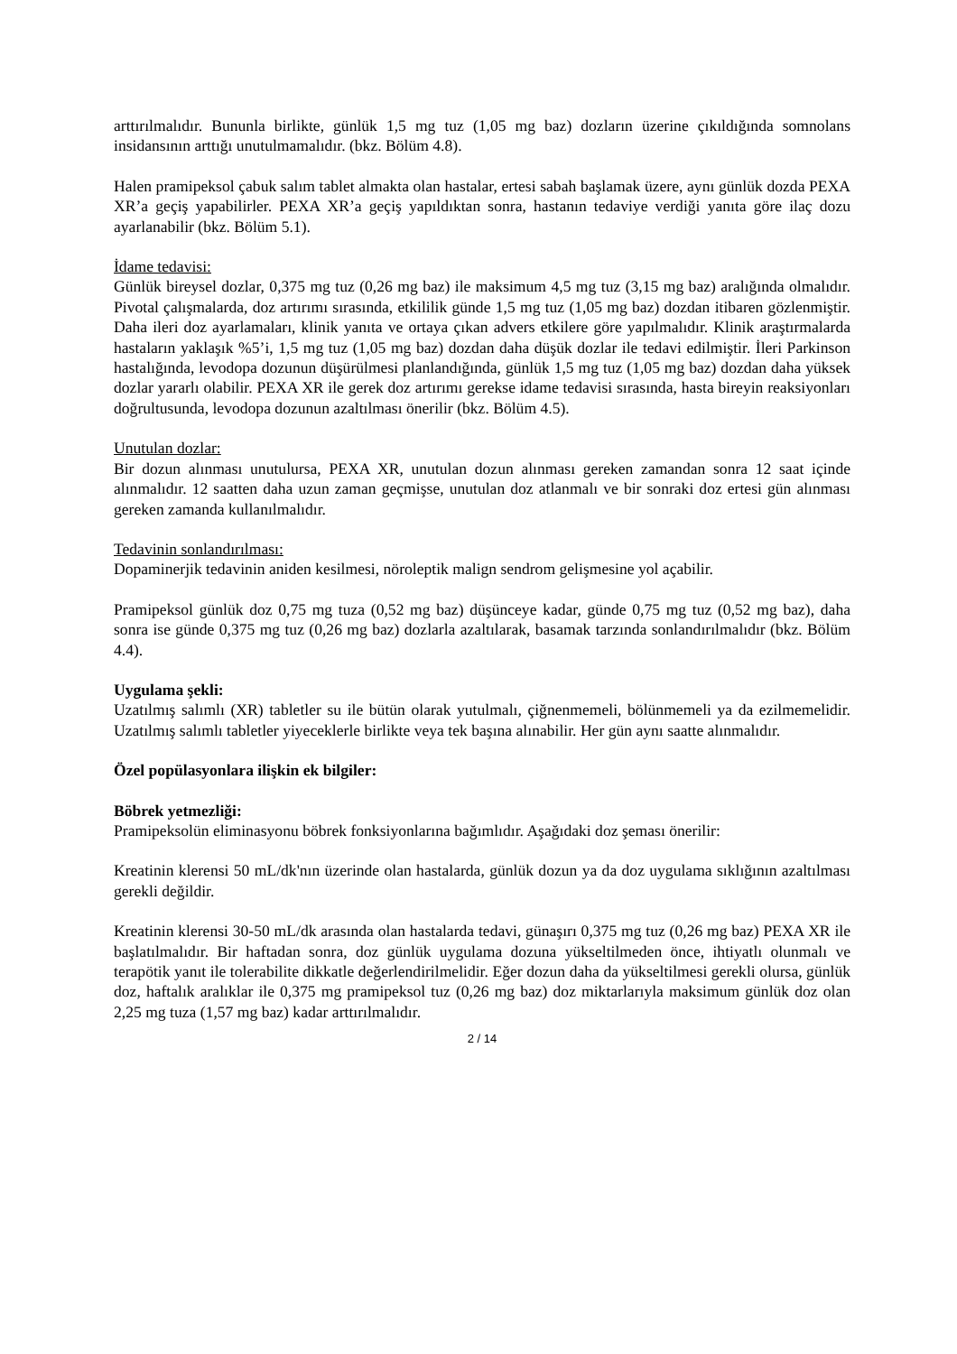arttırılmalıdır. Bununla birlikte, günlük 1,5 mg tuz (1,05 mg baz) dozların üzerine çıkıldığında somnolans insidansının arttığı unutulmamalıdır. (bkz. Bölüm 4.8).
Halen pramipeksol çabuk salım tablet almakta olan hastalar, ertesi sabah başlamak üzere, aynı günlük dozda PEXA XR’a geçiş yapabilirler. PEXA XR’a geçiş yapıldıktan sonra, hastanın tedaviye verdiği yanıta göre ilaç dozu ayarlanabilir (bkz. Bölüm 5.1).
İdame tedavisi:
Günlük bireysel dozlar, 0,375 mg tuz (0,26 mg baz) ile maksimum 4,5 mg tuz (3,15 mg baz) aralığında olmalıdır. Pivotal çalışmalarda, doz artırımı sırasında, etkililik günde 1,5 mg tuz (1,05 mg baz) dozdan itibaren gözlenmiştir. Daha ileri doz ayarlamaları, klinik yanıta ve ortaya çıkan advers etkilere göre yapılmalıdır. Klinik araştırmalarda hastaların yaklaşık %5’i, 1,5 mg tuz (1,05 mg baz) dozdan daha düşük dozlar ile tedavi edilmiştir. İleri Parkinson hastalığında, levodopa dozunun düşürülmesi planlandığında, günlük 1,5 mg tuz (1,05 mg baz) dozdan daha yüksek dozlar yararlı olabilir. PEXA XR ile gerek doz artırımı gerekse idame tedavisi sırasında, hasta bireyin reaksiyonları doğrultusunda, levodopa dozunun azaltılması önerilir (bkz. Bölüm 4.5).
Unutulan dozlar:
Bir dozun alınması unutulursa, PEXA XR, unutulan dozun alınması gereken zamandan sonra 12 saat içinde alınmalıdır. 12 saatten daha uzun zaman geçmişse, unutulan doz atlanmalı ve bir sonraki doz ertesi gün alınması gereken zamanda kullanılmalıdır.
Tedavinin sonlandırılması:
Dopaminerjik tedavinin aniden kesilmesi, nöroleptik malign sendrom gelişmesine yol açabilir.
Pramipeksol günlük doz 0,75 mg tuza (0,52 mg baz) düşünceye kadar, günde 0,75 mg tuz (0,52 mg baz), daha sonra ise günde 0,375 mg tuz (0,26 mg baz) dozlarla azaltılarak, basamak tarzında sonlandırılmalıdır (bkz. Bölüm 4.4).
Uygulama şekli:
Uzatılmış salımlı (XR) tabletler su ile bütün olarak yutulmalı, çiğnenmemeli, bölünmemeli ya da ezilmemelidir. Uzatılmış salımlı tabletler yiyeceklerle birlikte veya tek başına alınabilir. Her gün aynı saatte alınmalıdır.
Özel popülasyonlara ilişkin ek bilgiler:
Böbrek yetmezliği:
Pramipeksolün eliminasyonu böbrek fonksiyonlarına bağımlıdır. Aşağıdaki doz şeması önerilir:
Kreatinin klerensi 50 mL/dk'nın üzerinde olan hastalarda, günlük dozun ya da doz uygulama sıklığının azaltılması gerekli değildir.
Kreatinin klerensi 30-50 mL/dk arasında olan hastalarda tedavi, günaşırı 0,375 mg tuz (0,26 mg baz) PEXA XR ile başlatılmalıdır. Bir haftadan sonra, doz günlük uygulama dozuna yükseltilmeden önce, ihtiyatlı olunmalı ve terapötik yanıt ile tolerabilite dikkatle değerlendirilmelidir. Eğer dozun daha da yükseltilmesi gerekli olursa, günlük doz, haftalık aralıklar ile 0,375 mg pramipeksol tuz (0,26 mg baz) doz miktarlarıyla maksimum günlük doz olan 2,25 mg tuza (1,57 mg baz) kadar arttırılmalıdır.
2 / 14